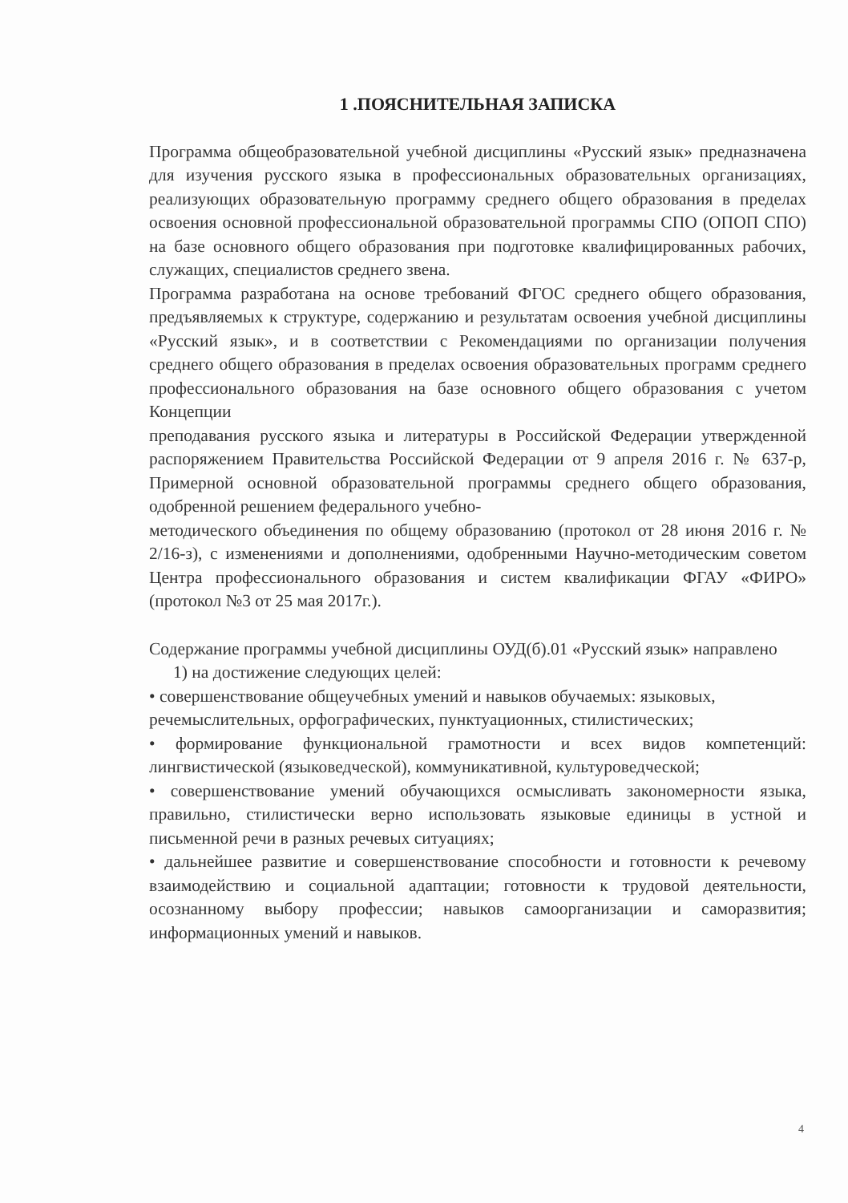1 .ПОЯСНИТЕЛЬНАЯ ЗАПИСКА
Программа общеобразовательной учебной дисциплины «Русский язык» предназначена для изучения русского языка в профессиональных образовательных организациях, реализующих образовательную программу среднего общего образования в пределах освоения основной профессиональной образовательной программы СПО (ОПОП СПО) на базе основного общего образования при подготовке квалифицированных рабочих, служащих, специалистов среднего звена.
Программа разработана на основе требований ФГОС среднего общего образования, предъявляемых к структуре, содержанию и результатам освоения учебной дисциплины «Русский язык», и в соответствии с Рекомендациями по организации получения среднего общего образования в пределах освоения образовательных программ среднего профессионального образования на базе основного общего образования с учетом Концепции
преподавания русского языка и литературы в Российской Федерации утвержденной распоряжением Правительства Российской Федерации от 9 апреля 2016 г. № 637-р, Примерной основной образовательной программы среднего общего образования, одобренной решением федерального учебно-
методического объединения по общему образованию (протокол от 28 июня 2016 г. № 2/16-з), с изменениями и дополнениями, одобренными Научно-методическим советом Центра профессионального образования и систем квалификации ФГАУ «ФИРО» (протокол №3 от 25 мая 2017г.).
Содержание программы учебной дисциплины ОУД(б).01 «Русский язык» направлено
1) на достижение следующих целей:
• совершенствование общеучебных умений и навыков обучаемых: языковых,
речемыслительных, орфографических, пунктуационных, стилистических;
• формирование функциональной грамотности и всех видов компетенций: лингвистической (языковедческой), коммуникативной, культуроведческой;
• совершенствование умений обучающихся осмысливать закономерности языка, правильно, стилистически верно использовать языковые единицы в устной и письменной речи в разных речевых ситуациях;
• дальнейшее развитие и совершенствование способности и готовности к речевому взаимодействию и социальной адаптации; готовности к трудовой деятельности, осознанному выбору профессии; навыков самоорганизации и саморазвития; информационных умений и навыков.
4